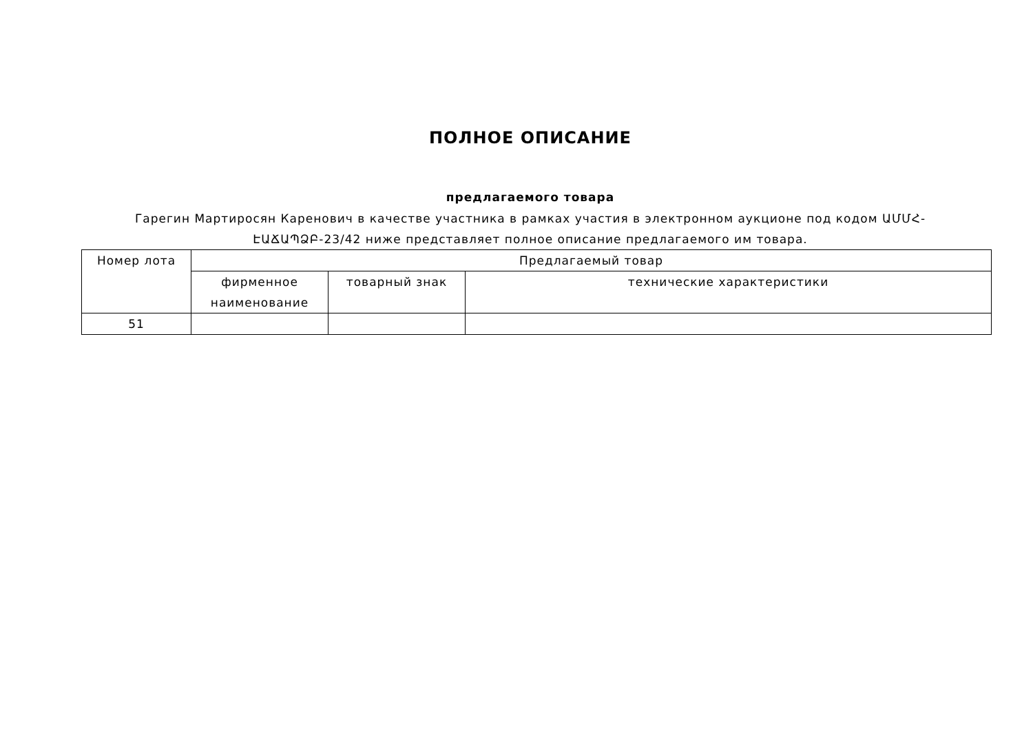ПОЛНОЕ ОПИСАНИЕ
предлагаемого товара
Гарегин Мартиросян Каренович в качестве участника в рамках участия в электронном аукционе под кодом ԱՄՄՀ-ԷԱՃԱՊՁԲ-23/42 ниже представляет полное описание предлагаемого им товара.
| Номер лота | Предлагаемый товар | | |
| --- | --- | --- | --- |
| | фирменное наименование | товарный знак | технические характеристики |
| 51 | | | |